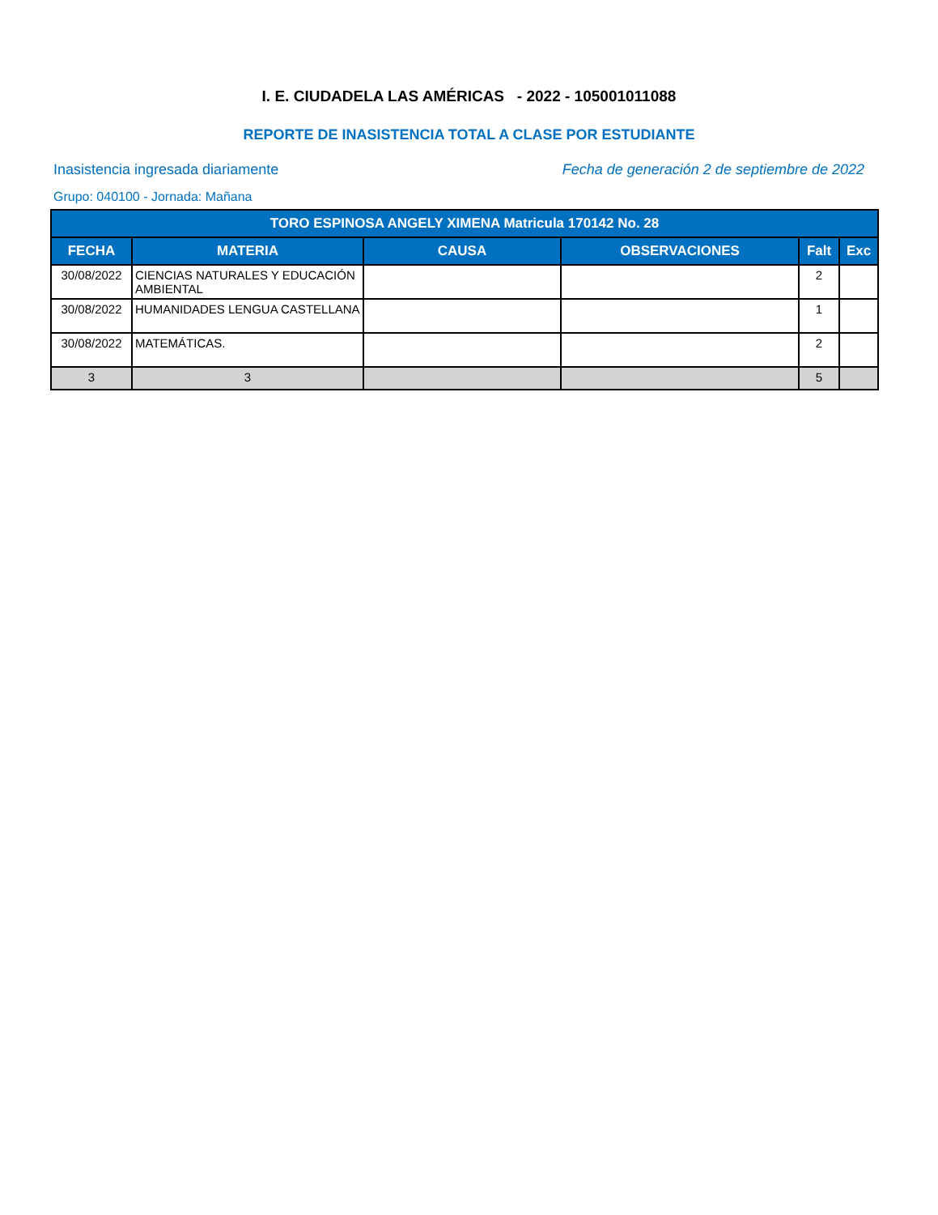I. E. CIUDADELA LAS AMÉRICAS - 2022 - 105001011088
REPORTE DE INASISTENCIA TOTAL A CLASE POR ESTUDIANTE
Inasistencia ingresada diariamente
Fecha de generación 2 de septiembre de 2022
Grupo: 040100 - Jornada: Mañana
| TORO ESPINOSA ANGELY XIMENA Matricula 170142 No. 28 | | | | | |
| --- | --- | --- | --- | --- | --- |
| FECHA | MATERIA | CAUSA | OBSERVACIONES | Falt | Exc |
| 30/08/2022 | CIENCIAS NATURALES Y EDUCACIÓN AMBIENTAL | | | 2 | |
| 30/08/2022 | HUMANIDADES LENGUA CASTELLANA | | | 1 | |
| 30/08/2022 | MATEMÁTICAS. | | | 2 | |
| 3 | 3 | | | 5 | |